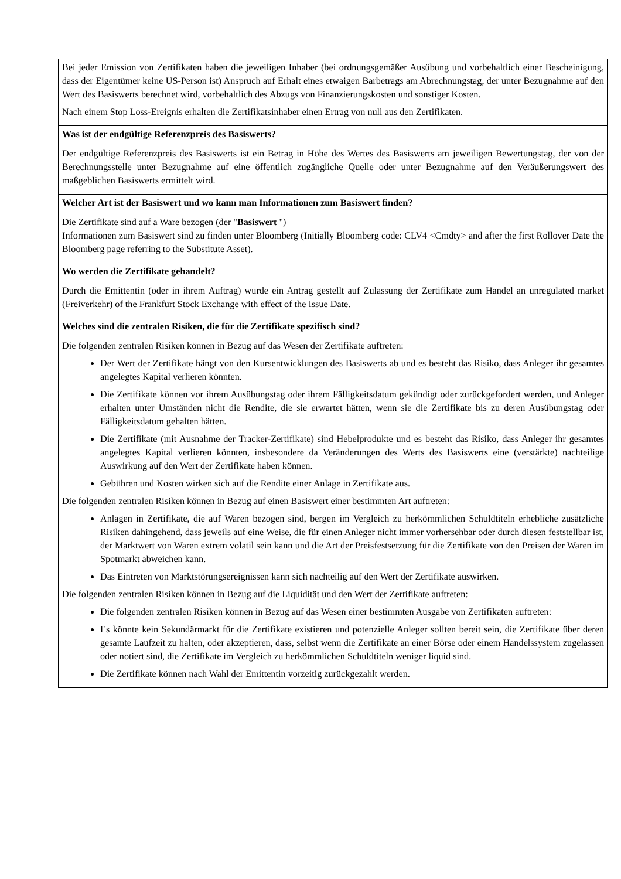| Bei jeder Emission von Zertifikaten haben die jeweiligen Inhaber (bei ordnungsgemäßer Ausübung und vorbehaltlich einer Bescheinigung, dass der Eigentümer keine US-Person ist) Anspruch auf Erhalt eines etwaigen Barbetrags am Abrechnungstag, der unter Bezugnahme auf den Wert des Basiswerts berechnet wird, vorbehaltlich des Abzugs von Finanzierungskosten und sonstiger Kosten. Nach einem Stop Loss-Ereignis erhalten die Zertifikatsinhaber einen Ertrag von null aus den Zertifikaten. |
| Was ist der endgültige Referenzpreis des Basiswerts? Der endgültige Referenzpreis des Basiswerts ist ein Betrag in Höhe des Wertes des Basiswerts am jeweiligen Bewertungstag, der von der Berechnungsstelle unter Bezugnahme auf eine öffentlich zugängliche Quelle oder unter Bezugnahme auf den Veräußerungswert des maßgeblichen Basiswerts ermittelt wird. |
| Welcher Art ist der Basiswert und wo kann man Informationen zum Basiswert finden? Die Zertifikate sind auf a Ware bezogen (der " Basiswert ") Informationen zum Basiswert sind zu finden unter Bloomberg (Initially Bloomberg code: CLV4 <Cmdty> and after the first Rollover Date the Bloomberg page referring to the Substitute Asset). |
| Wo werden die Zertifikate gehandelt? Durch die Emittentin (oder in ihrem Auftrag) wurde ein Antrag gestellt auf Zulassung der Zertifikate zum Handel an unregulated market (Freiverkehr) of the Frankfurt Stock Exchange with effect of the Issue Date. |
| Welches sind die zentralen Risiken, die für die Zertifikate spezifisch sind? Die folgenden zentralen Risiken können in Bezug auf das Wesen der Zertifikate auftreten: Der Wert der Zertifikate hängt von den Kursentwicklungen des Basiswerts ab und es besteht das Risiko, dass Anleger ihr gesamtes angelegtes Kapital verlieren könnten. Die Zertifikate können vor ihrem Ausübungstag oder ihrem Fälligkeitsdatum gekündigt oder zurückgefordert werden, und Anleger erhalten unter Umständen nicht die Rendite, die sie erwartet hätten, wenn sie die Zertifikate bis zu deren Ausübungstag oder Fälligkeitsdatum gehalten hätten. Die Zertifikate (mit Ausnahme der Tracker-Zertifikate) sind Hebelprodukte und es besteht das Risiko, dass Anleger ihr gesamtes angelegtes Kapital verlieren könnten, insbesondere da Veränderungen des Werts des Basiswerts eine (verstärkte) nachteilige Auswirkung auf den Wert der Zertifikate haben können. Gebühren und Kosten wirken sich auf die Rendite einer Anlage in Zertifikate aus. Die folgenden zentralen Risiken können in Bezug auf einen Basiswert einer bestimmten Art auftreten: Anlagen in Zertifikate, die auf Waren bezogen sind, bergen im Vergleich zu herkömmlichen Schuldtiteln erhebliche zusätzliche Risiken dahingehend, dass jeweils auf eine Weise, die für einen Anleger nicht immer vorhersehbar oder durch diesen feststellbar ist, der Marktwert von Waren extrem volatil sein kann und die Art der Preisfestsetzung für die Zertifikate von den Preisen der Waren im Spotmarkt abweichen kann. Das Eintreten von Marktstörungsereignissen kann sich nachteilig auf den Wert der Zertifikate auswirken. Die folgenden zentralen Risiken können in Bezug auf die Liquidität und den Wert der Zertifikate auftreten: Die folgenden zentralen Risiken können in Bezug auf das Wesen einer bestimmten Ausgabe von Zertifikaten auftreten: Es könnte kein Sekundärmarkt für die Zertifikate existieren und potenzielle Anleger sollten bereit sein, die Zertifikate über deren gesamte Laufzeit zu halten, oder akzeptieren, dass, selbst wenn die Zertifikate an einer Börse oder einem Handelssystem zugelassen oder notiert sind, die Zertifikate im Vergleich zu herkömmlichen Schuldtiteln weniger liquid sind. Die Zertifikate können nach Wahl der Emittentin vorzeitig zurückgezahlt werden. |